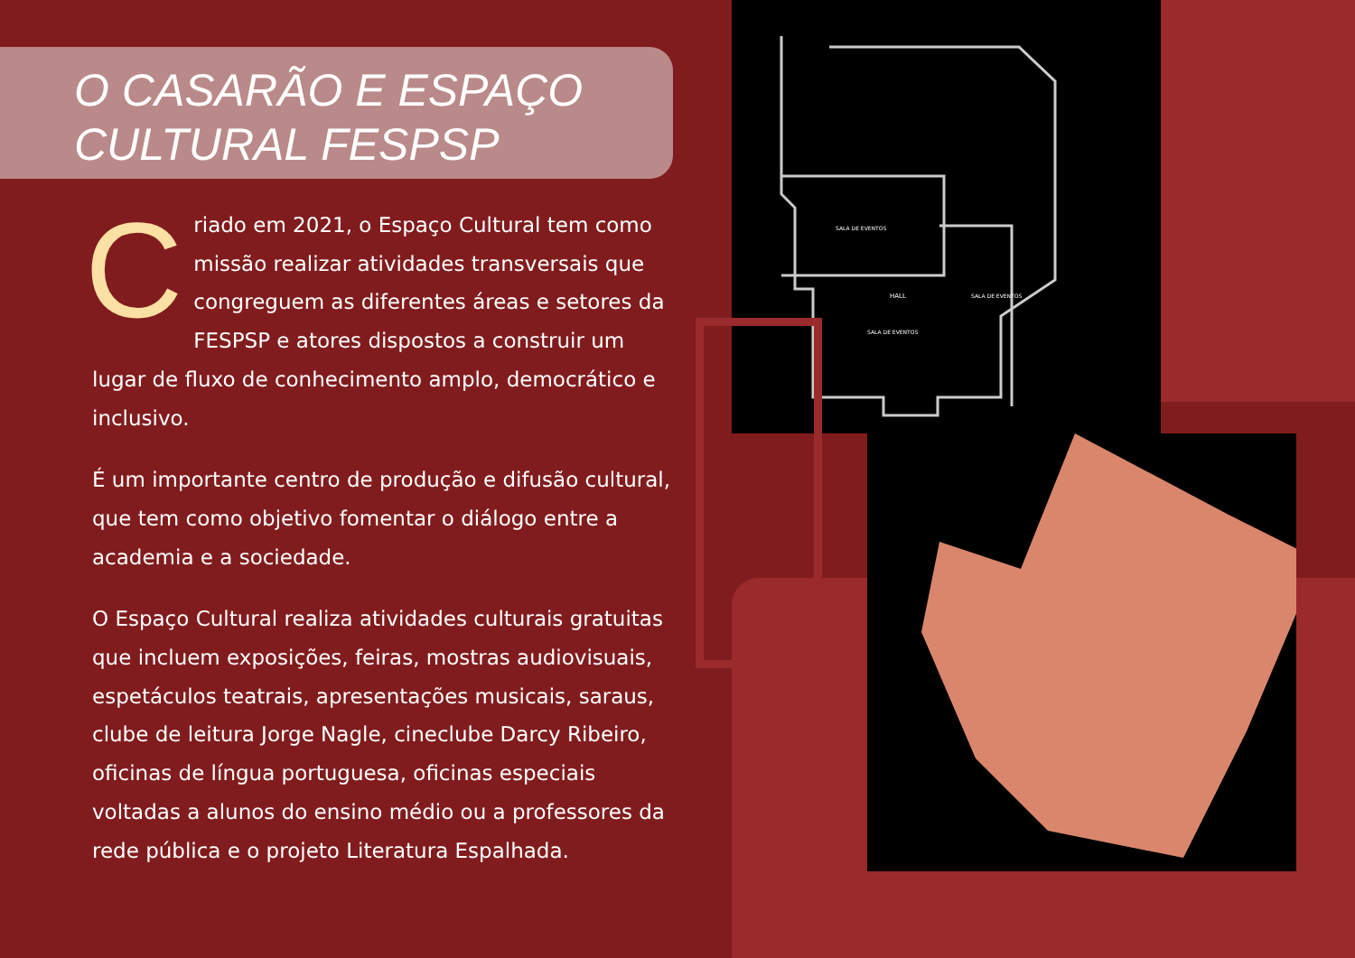SALA DE EVENTOS
HALL
SALA DE EVENTOS
SALA DE EVENTOS
O CASARÃO E ESPAÇO
CULTURAL FESPSP
Criado em 2021, o Espaço Cultural tem como missão realizar atividades transversais que congreguem as diferentes áreas e setores da FESPSP e atores dispostos a construir um lugar de fluxo de conhecimento amplo, democrático e inclusivo.
É um importante centro de produção e difusão cultural, que tem como objetivo fomentar o diálogo entre a academia e a sociedade.
O Espaço Cultural realiza atividades culturais gratuitas que incluem exposições, feiras, mostras audiovisuais, espetáculos teatrais, apresentações musicais, saraus, clube de leitura Jorge Nagle, cineclube Darcy Ribeiro, oficinas de língua portuguesa, oficinas especiais voltadas a alunos do ensino médio ou a professores da rede pública e o projeto Literatura Espalhada.